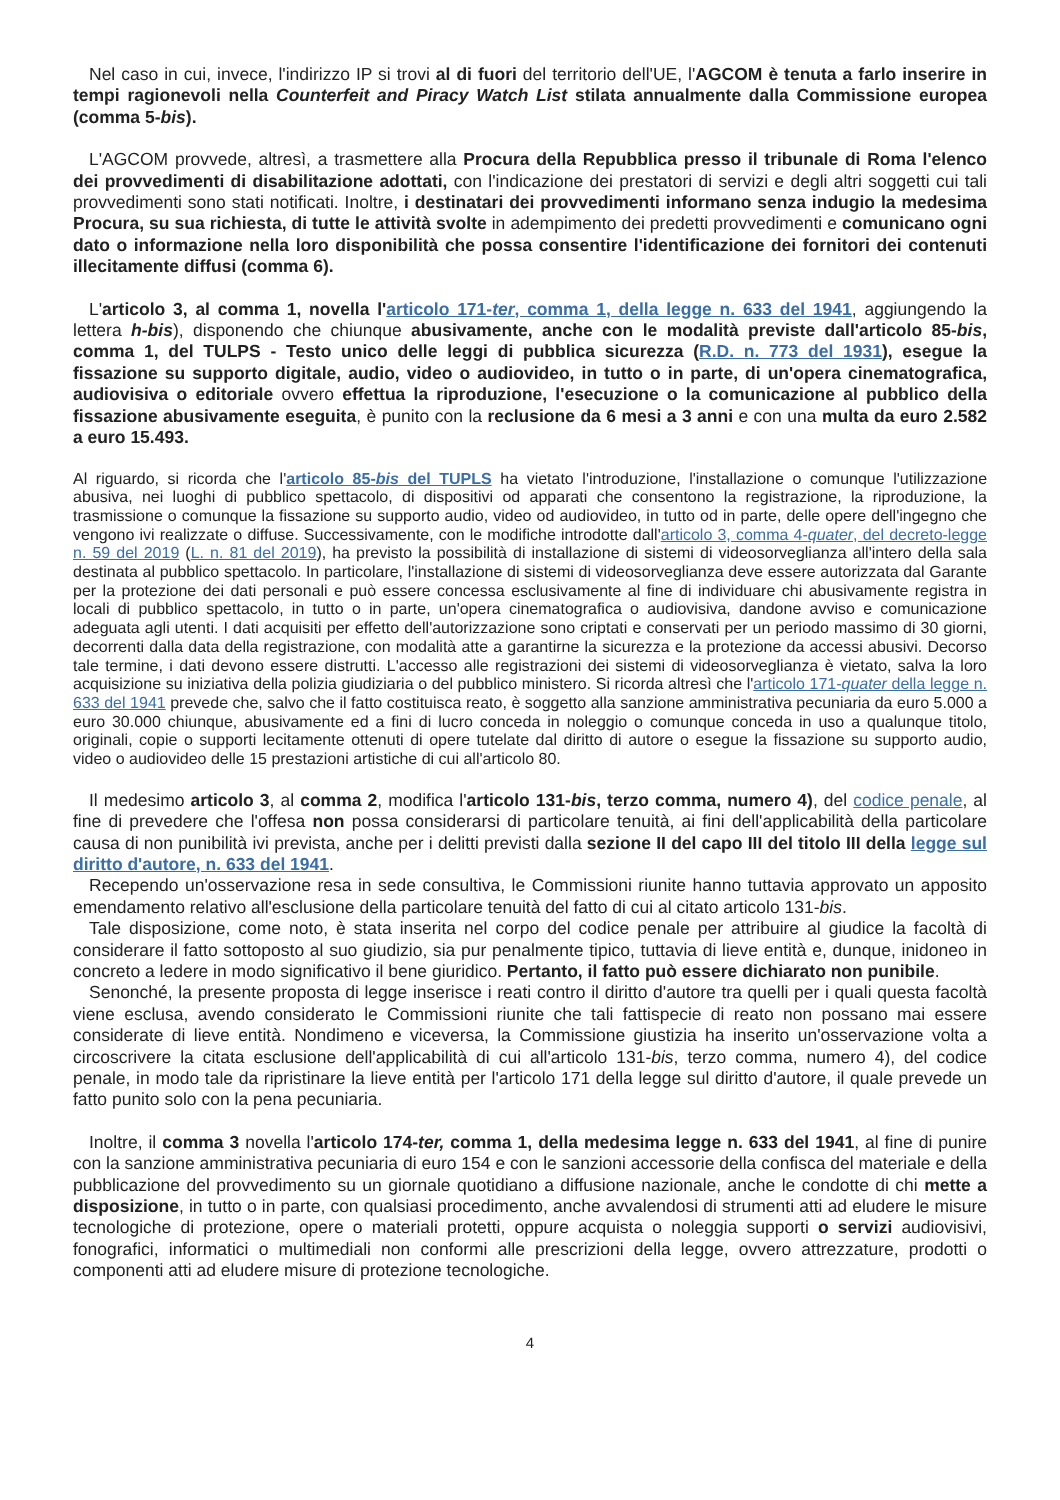Nel caso in cui, invece, l'indirizzo IP si trovi al di fuori del territorio dell'UE, l'AGCOM è tenuta a farlo inserire in tempi ragionevoli nella Counterfeit and Piracy Watch List stilata annualmente dalla Commissione europea (comma 5-bis).
L'AGCOM provvede, altresì, a trasmettere alla Procura della Repubblica presso il tribunale di Roma l'elenco dei provvedimenti di disabilitazione adottati, con l'indicazione dei prestatori di servizi e degli altri soggetti cui tali provvedimenti sono stati notificati. Inoltre, i destinatari dei provvedimenti informano senza indugio la medesima Procura, su sua richiesta, di tutte le attività svolte in adempimento dei predetti provvedimenti e comunicano ogni dato o informazione nella loro disponibilità che possa consentire l'identificazione dei fornitori dei contenuti illecitamente diffusi (comma 6).
L'articolo 3, al comma 1, novella l'articolo 171-ter, comma 1, della legge n. 633 del 1941, aggiungendo la lettera h-bis), disponendo che chiunque abusivamente, anche con le modalità previste dall'articolo 85-bis, comma 1, del TULPS - Testo unico delle leggi di pubblica sicurezza (R.D. n. 773 del 1931), esegue la fissazione su supporto digitale, audio, video o audiovideo, in tutto o in parte, di un'opera cinematografica, audiovisiva o editoriale ovvero effettua la riproduzione, l'esecuzione o la comunicazione al pubblico della fissazione abusivamente eseguita, è punito con la reclusione da 6 mesi a 3 anni e con una multa da euro 2.582 a euro 15.493.
Al riguardo, si ricorda che l'articolo 85-bis del TUPLS ha vietato l'introduzione, l'installazione o comunque l'utilizzazione abusiva, nei luoghi di pubblico spettacolo, di dispositivi od apparati che consentono la registrazione, la riproduzione, la trasmissione o comunque la fissazione su supporto audio, video od audiovideo, in tutto od in parte, delle opere dell'ingegno che vengono ivi realizzate o diffuse. Successivamente, con le modifiche introdotte dall'articolo 3, comma 4-quater, del decreto-legge n. 59 del 2019 (L. n. 81 del 2019), ha previsto la possibilità di installazione di sistemi di videosorveglianza all'intero della sala destinata al pubblico spettacolo. In particolare, l'installazione di sistemi di videosorveglianza deve essere autorizzata dal Garante per la protezione dei dati personali e può essere concessa esclusivamente al fine di individuare chi abusivamente registra in locali di pubblico spettacolo, in tutto o in parte, un'opera cinematografica o audiovisiva, dandone avviso e comunicazione adeguata agli utenti. I dati acquisiti per effetto dell'autorizzazione sono criptati e conservati per un periodo massimo di 30 giorni, decorrenti dalla data della registrazione, con modalità atte a garantirne la sicurezza e la protezione da accessi abusivi. Decorso tale termine, i dati devono essere distrutti. L'accesso alle registrazioni dei sistemi di videosorveglianza è vietato, salva la loro acquisizione su iniziativa della polizia giudiziaria o del pubblico ministero. Si ricorda altresì che l'articolo 171-quater della legge n. 633 del 1941 prevede che, salvo che il fatto costituisca reato, è soggetto alla sanzione amministrativa pecuniaria da euro 5.000 a euro 30.000 chiunque, abusivamente ed a fini di lucro conceda in noleggio o comunque conceda in uso a qualunque titolo, originali, copie o supporti lecitamente ottenuti di opere tutelate dal diritto di autore o esegue la fissazione su supporto audio, video o audiovideo delle 15 prestazioni artistiche di cui all'articolo 80.
Il medesimo articolo 3, al comma 2, modifica l'articolo 131-bis, terzo comma, numero 4), del codice penale, al fine di prevedere che l'offesa non possa considerarsi di particolare tenuità, ai fini dell'applicabilità della particolare causa di non punibilità ivi prevista, anche per i delitti previsti dalla sezione II del capo III del titolo III della legge sul diritto d'autore, n. 633 del 1941.
Recependo un'osservazione resa in sede consultiva, le Commissioni riunite hanno tuttavia approvato un apposito emendamento relativo all'esclusione della particolare tenuità del fatto di cui al citato articolo 131-bis.
Tale disposizione, come noto, è stata inserita nel corpo del codice penale per attribuire al giudice la facoltà di considerare il fatto sottoposto al suo giudizio, sia pur penalmente tipico, tuttavia di lieve entità e, dunque, inidoneo in concreto a ledere in modo significativo il bene giuridico. Pertanto, il fatto può essere dichiarato non punibile.
Senonché, la presente proposta di legge inserisce i reati contro il diritto d'autore tra quelli per i quali questa facoltà viene esclusa, avendo considerato le Commissioni riunite che tali fattispecie di reato non possano mai essere considerate di lieve entità. Nondimeno e viceversa, la Commissione giustizia ha inserito un'osservazione volta a circoscrivere la citata esclusione dell'applicabilità di cui all'articolo 131-bis, terzo comma, numero 4), del codice penale, in modo tale da ripristinare la lieve entità per l'articolo 171 della legge sul diritto d'autore, il quale prevede un fatto punito solo con la pena pecuniaria.
Inoltre, il comma 3 novella l'articolo 174-ter, comma 1, della medesima legge n. 633 del 1941, al fine di punire con la sanzione amministrativa pecuniaria di euro 154 e con le sanzioni accessorie della confisca del materiale e della pubblicazione del provvedimento su un giornale quotidiano a diffusione nazionale, anche le condotte di chi mette a disposizione, in tutto o in parte, con qualsiasi procedimento, anche avvalendosi di strumenti atti ad eludere le misure tecnologiche di protezione, opere o materiali protetti, oppure acquista o noleggia supporti o servizi audiovisivi, fonografici, informatici o multimediali non conformi alle prescrizioni della legge, ovvero attrezzature, prodotti o componenti atti ad eludere misure di protezione tecnologiche.
4